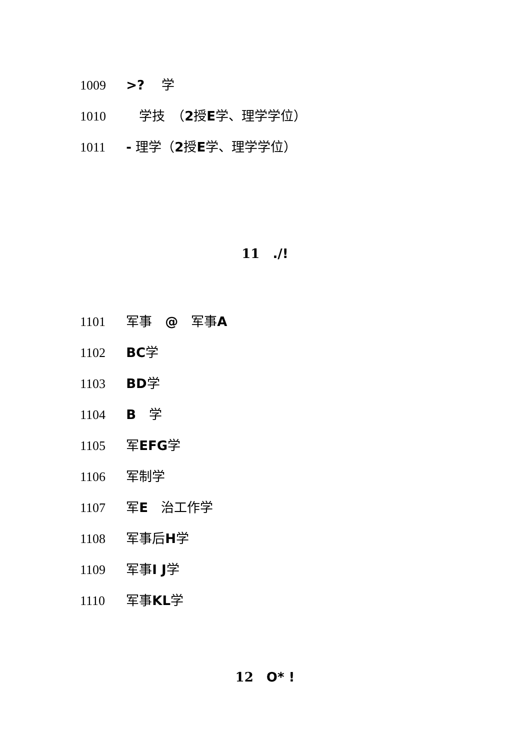1009 >? 　学
1010 　学技　（2授E学、理学学位）
1011 - 理学（2授E学、理学学位）
11　./!
1101 军事　@　军事A
1102 BC学
1103 BD学
1104 B　学
1105 军EFG学
1106 军制学
1107 军E　治工作学
1108 军事后H学
1109 军事I J学
1110 军事KL学
12　O* !